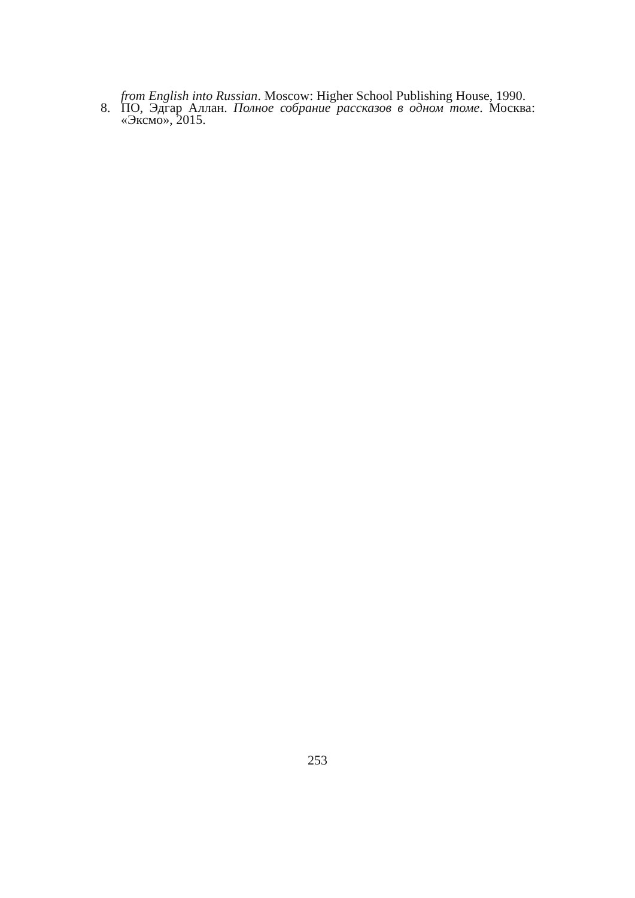from English into Russian. Moscow: Higher School Publishing House, 1990.
8. ПО, Эдгар Аллан. Полное собрание рассказов в одном томе. Москва: «Эксмо», 2015.
253